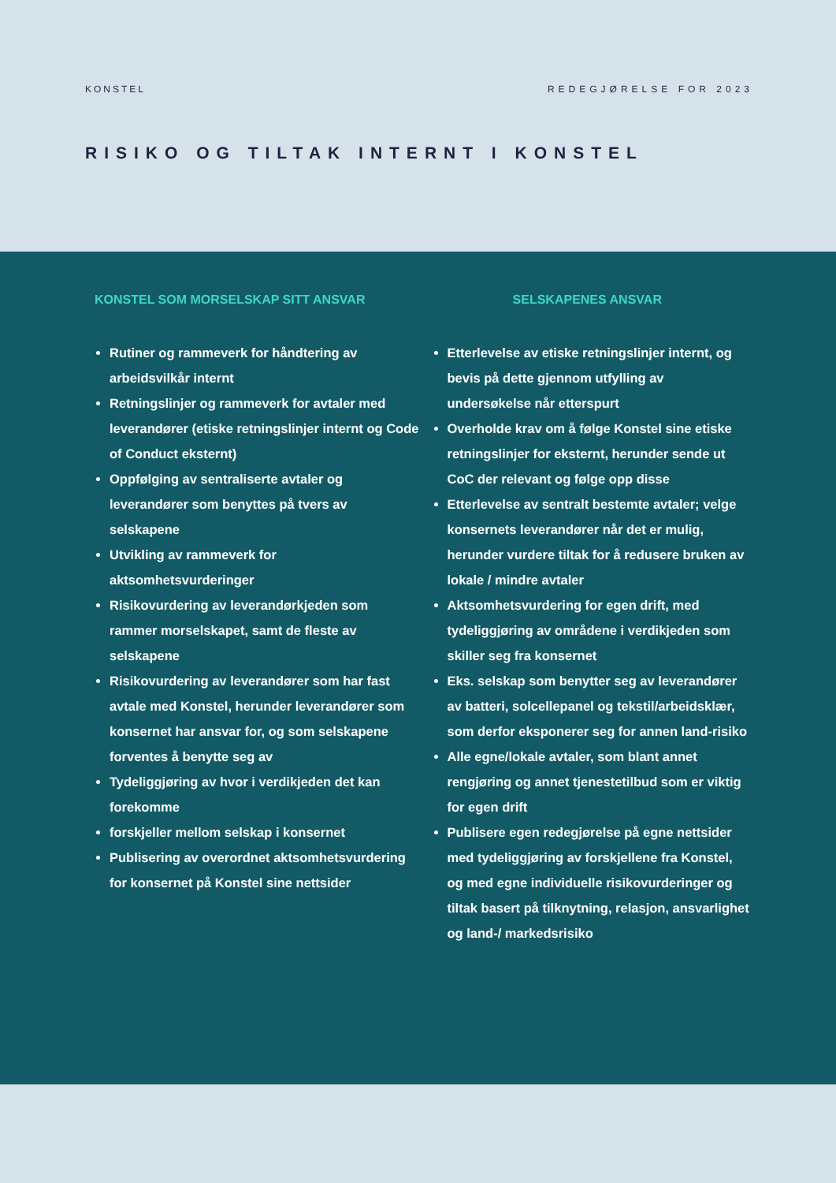KONSTEL REDEGJØRELSE FOR 2023
RISIKO OG TILTAK INTERNT I KONSTEL
KONSTEL SOM MORSELSKAP SITT ANSVAR
Rutiner og rammeverk for håndtering av arbeidsvilkår internt
Retningslinjer og rammeverk for avtaler med leverandører (etiske retningslinjer internt og Code of Conduct eksternt)
Oppfølging av sentraliserte avtaler og leverandører som benyttes på tvers av selskapene
Utvikling av rammeverk for aktsomhetsvurderinger
Risikovurdering av leverandørkjeden som rammer morselskapet, samt de fleste av selskapene
Risikovurdering av leverandører som har fast avtale med Konstel, herunder leverandører som konsernet har ansvar for, og som selskapene forventes å benytte seg av
Tydeliggjøring av hvor i verdikjeden det kan forekomme
forskjeller mellom selskap i konsernet
Publisering av overordnet aktsomhetsvurdering for konsernet på Konstel sine nettsider
SELSKAPENES ANSVAR
Etterlevelse av etiske retningslinjer internt, og bevis på dette gjennom utfylling av undersøkelse når etterspurt
Overholde krav om å følge Konstel sine etiske retningslinjer for eksternt, herunder sende ut CoC der relevant og følge opp disse
Etterlevelse av sentralt bestemte avtaler; velge konsernets leverandører når det er mulig, herunder vurdere tiltak for å redusere bruken av lokale / mindre avtaler
Aktsomhetsvurdering for egen drift, med tydeliggjøring av områdene i verdikjeden som skiller seg fra konsernet
Eks. selskap som benytter seg av leverandører av batteri, solcellepanel og tekstil/arbeidsklær, som derfor eksponerer seg for annen land-risiko
Alle egne/lokale avtaler, som blant annet rengjøring og annet tjenestetilbud som er viktig for egen drift
Publisere egen redegjørelse på egne nettsider med tydeliggjøring av forskjellene fra Konstel, og med egne individuelle risikovurderinger og tiltak basert på tilknytning, relasjon, ansvarlighet og land-/ markedsrisiko